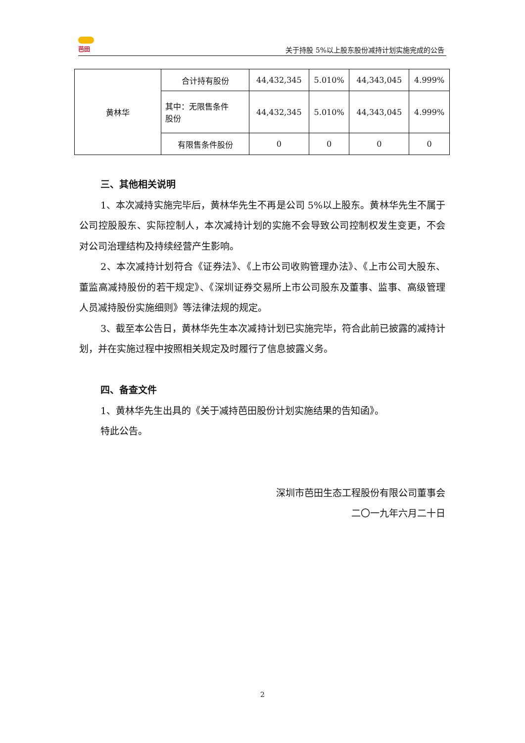芭田
关于持股 5%以上股东股份减持计划实施完成的公告
| 黄林华 | 合计持有股份 | 44,432,345 | 5.010% | 44,343,045 | 4.999% |
| | 其中：无限售条件 股份 | 44,432,345 | 5.010% | 44,343,045 | 4.999% |
| | 有限售条件股份 | 0 | 0 | 0 | 0 |
三、其他相关说明
1、本次减持实施完毕后，黄林华先生不再是公司 5%以上股东。黄林华先生不属于公司控股股东、实际控制人，本次减持计划的实施不会导致公司控制权发生变更，不会对公司治理结构及持续经营产生影响。
2、本次减持计划符合《证券法》、《上市公司收购管理办法》、《上市公司大股东、董监高减持股份的若干规定》、《深圳证券交易所上市公司股东及董事、监事、高级管理人员减持股份实施细则》等法律法规的规定。
3、截至本公告日，黄林华先生本次减持计划已实施完毕，符合此前已披露的减持计划，并在实施过程中按照相关规定及时履行了信息披露义务。
四、备查文件
1、黄林华先生出具的《关于减持芭田股份计划实施结果的告知函》。
特此公告。
深圳市芭田生态工程股份有限公司董事会
二〇一九年六月二十日
2